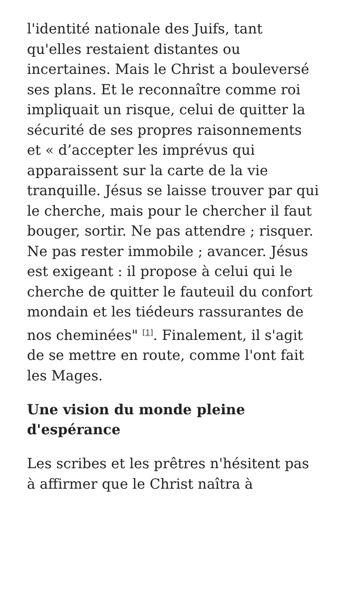l'identité nationale des Juifs, tant qu'elles restaient distantes ou incertaines. Mais le Christ a bouleversé ses plans. Et le reconnaître comme roi impliquait un risque, celui de quitter la sécurité de ses propres raisonnements et « d’accepter les imprévus qui apparaissent sur la carte de la vie tranquille. Jésus se laisse trouver par qui le cherche, mais pour le chercher il faut bouger, sortir. Ne pas attendre ; risquer. Ne pas rester immobile ; avancer. Jésus est exigeant : il propose à celui qui le cherche de quitter le fauteuil du confort mondain et les tiédeurs rassurantes de nos cheminées" <sup>[1]</sup>. Finalement, il s'agit de se mettre en route, comme l'ont fait les Mages.
Une vision du monde pleine d'espérance
Les scribes et les prêtres n'hésitent pas à affirmer que le Christ naîtra à